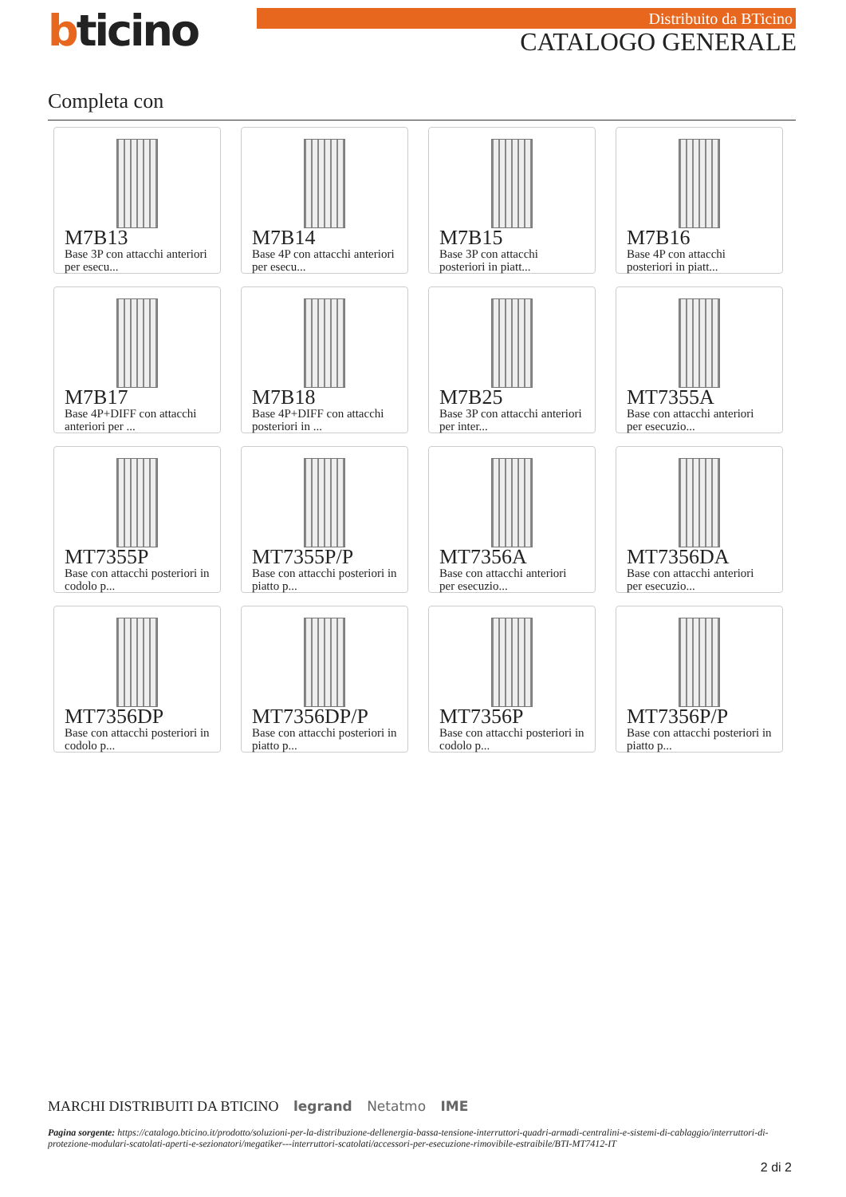bticino Distribuito da BTicino
CATALOGO GENERALE
Completa con
M7B13
Base 3P con attacchi anteriori per esecu...
M7B14
Base 4P con attacchi anteriori per esecu...
M7B15
Base 3P con attacchi posteriori in piatt...
M7B16
Base 4P con attacchi posteriori in piatt...
M7B17
Base 4P+DIFF con attacchi anteriori per ...
M7B18
Base 4P+DIFF con attacchi posteriori in ...
M7B25
Base 3P con attacchi anteriori per inter...
MT7355A
Base con attacchi anteriori per esecuzio...
MT7355P
Base con attacchi posteriori in codolo p...
MT7355P/P
Base con attacchi posteriori in piatto p...
MT7356A
Base con attacchi anteriori per esecuzio...
MT7356DA
Base con attacchi anteriori per esecuzio...
MT7356DP
Base con attacchi posteriori in codolo p...
MT7356DP/P
Base con attacchi posteriori in piatto p...
MT7356P
Base con attacchi posteriori in codolo p...
MT7356P/P
Base con attacchi posteriori in piatto p...
MARCHI DISTRIBUITI DA BTICINO legrand Netatmo IME
Pagina sorgente: https://catalogo.bticino.it/prodotto/soluzioni-per-la-distribuzione-dellenergia-bassa-tensione-interruttori-quadri-armadi-centralini-e-sistemi-di-cablaggio/interruttori-di-protezione-modulari-scatolati-aperti-e-sezionatori/megatiker---interruttori-scatolati/accessori-per-esecuzione-rimovibile-estraibile/BTI-MT7412-IT
2 di 2